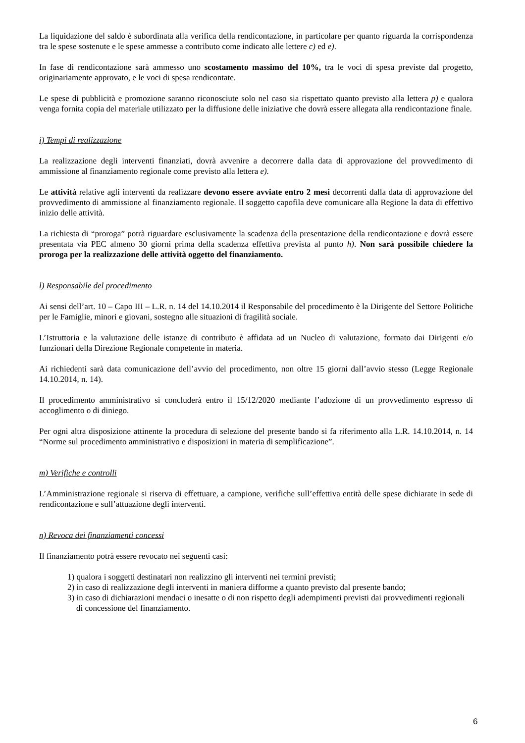La liquidazione del saldo è subordinata alla verifica della rendicontazione, in particolare per quanto riguarda la corrispondenza tra le spese sostenute e le spese ammesse a contributo come indicato alle lettere c) ed e).
In fase di rendicontazione sarà ammesso uno scostamento massimo del 10%, tra le voci di spesa previste dal progetto, originariamente approvato, e le voci di spesa rendicontate.
Le spese di pubblicità e promozione saranno riconosciute solo nel caso sia rispettato quanto previsto alla lettera p) e qualora venga fornita copia del materiale utilizzato per la diffusione delle iniziative che dovrà essere allegata alla rendicontazione finale.
i) Tempi di realizzazione
La realizzazione degli interventi finanziati, dovrà avvenire a decorrere dalla data di approvazione del provvedimento di ammissione al finanziamento regionale come previsto alla lettera e).
Le attività relative agli interventi da realizzare devono essere avviate entro 2 mesi decorrenti dalla data di approvazione del provvedimento di ammissione al finanziamento regionale. Il soggetto capofila deve comunicare alla Regione la data di effettivo inizio delle attività.
La richiesta di “proroga” potrà riguardare esclusivamente la scadenza della presentazione della rendicontazione e dovrà essere presentata via PEC almeno 30 giorni prima della scadenza effettiva prevista al punto h). Non sarà possibile chiedere la proroga per la realizzazione delle attività oggetto del finanziamento.
l) Responsabile del procedimento
Ai sensi dell’art. 10 – Capo III – L.R. n. 14 del 14.10.2014 il Responsabile del procedimento è la Dirigente del Settore Politiche per le Famiglie, minori e giovani, sostegno alle situazioni di fragilità sociale.
L’Istruttoria e la valutazione delle istanze di contributo è affidata ad un Nucleo di valutazione, formato dai Dirigenti e/o funzionari della Direzione Regionale competente in materia.
Ai richiedenti sarà data comunicazione dell’avvio del procedimento, non oltre 15 giorni dall’avvio stesso (Legge Regionale 14.10.2014, n. 14).
Il procedimento amministrativo si concluderà entro il 15/12/2020 mediante l’adozione di un provvedimento espresso di accoglimento o di diniego.
Per ogni altra disposizione attinente la procedura di selezione del presente bando si fa riferimento alla L.R. 14.10.2014, n. 14 “Norme sul procedimento amministrativo e disposizioni in materia di semplificazione”.
m) Verifiche e controlli
L’Amministrazione regionale si riserva di effettuare, a campione, verifiche sull’effettiva entità delle spese dichiarate in sede di rendicontazione e sull’attuazione degli interventi.
n) Revoca dei finanziamenti concessi
Il finanziamento potrà essere revocato nei seguenti casi:
1) qualora i soggetti destinatari non realizzino gli interventi nei termini previsti;
2) in caso di realizzazione degli interventi in maniera difforme a quanto previsto dal presente bando;
3) in caso di dichiarazioni mendaci o inesatte o di non rispetto degli adempimenti previsti dai provvedimenti regionali di concessione del finanziamento.
6